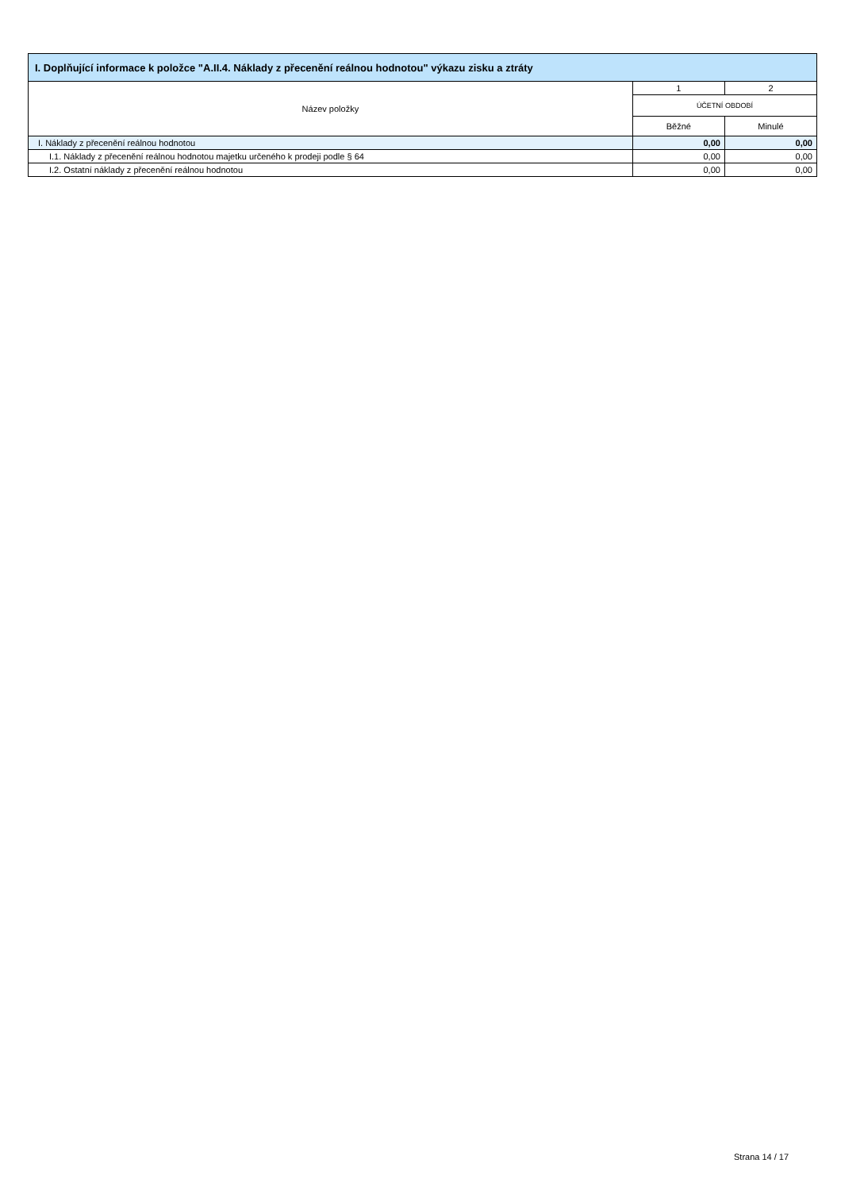| I. Doplňující informace k položce "A.II.4. Náklady z přecenění reálnou hodnotou" výkazu zisku a ztráty | | |
| --- | --- | --- |
| Název položky | 1 | 2 |
| | ÚČETNÍ OBDOBÍ | |
| | Běžné | Minulé |
| I. Náklady z přecenění reálnou hodnotou | 0,00 | 0,00 |
| I.1. Náklady z přecenění reálnou hodnotou majetku určeného k prodeji podle § 64 | 0,00 | 0,00 |
| I.2. Ostatní náklady z přecenění reálnou hodnotou | 0,00 | 0,00 |
Strana 14 / 17